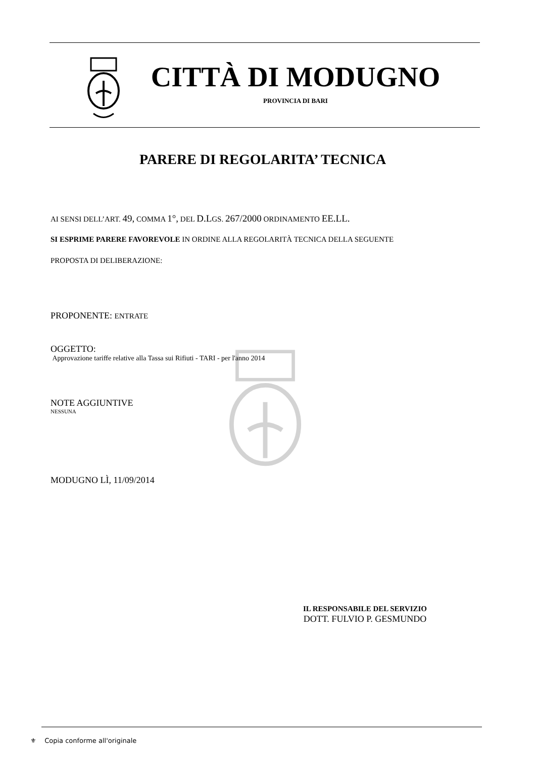CITTÀ DI MODUGNO
PROVINCIA DI BARI
PARERE DI REGOLARITA’ TECNICA
AI SENSI DELL’ART. 49, COMMA 1°, DEL D.LGS. 267/2000 ORDINAMENTO EE.LL.
SI ESPRIME PARERE FAVOREVOLE IN ORDINE ALLA REGOLARITÀ TECNICA DELLA SEGUENTE
PROPOSTA DI DELIBERAZIONE:
PROPONENTE: ENTRATE
OGGETTO:
Approvazione tariffe relative alla Tassa sui Rifiuti - TARI - per l'anno 2014
NOTE AGGIUNTIVE
NESSUNA
MODUGNO LÌ, 11/09/2014
IL RESPONSABILE DEL SERVIZIO
DOTT. FULVIO P. GESMUNDO
⚜ Copia conforme all'originale